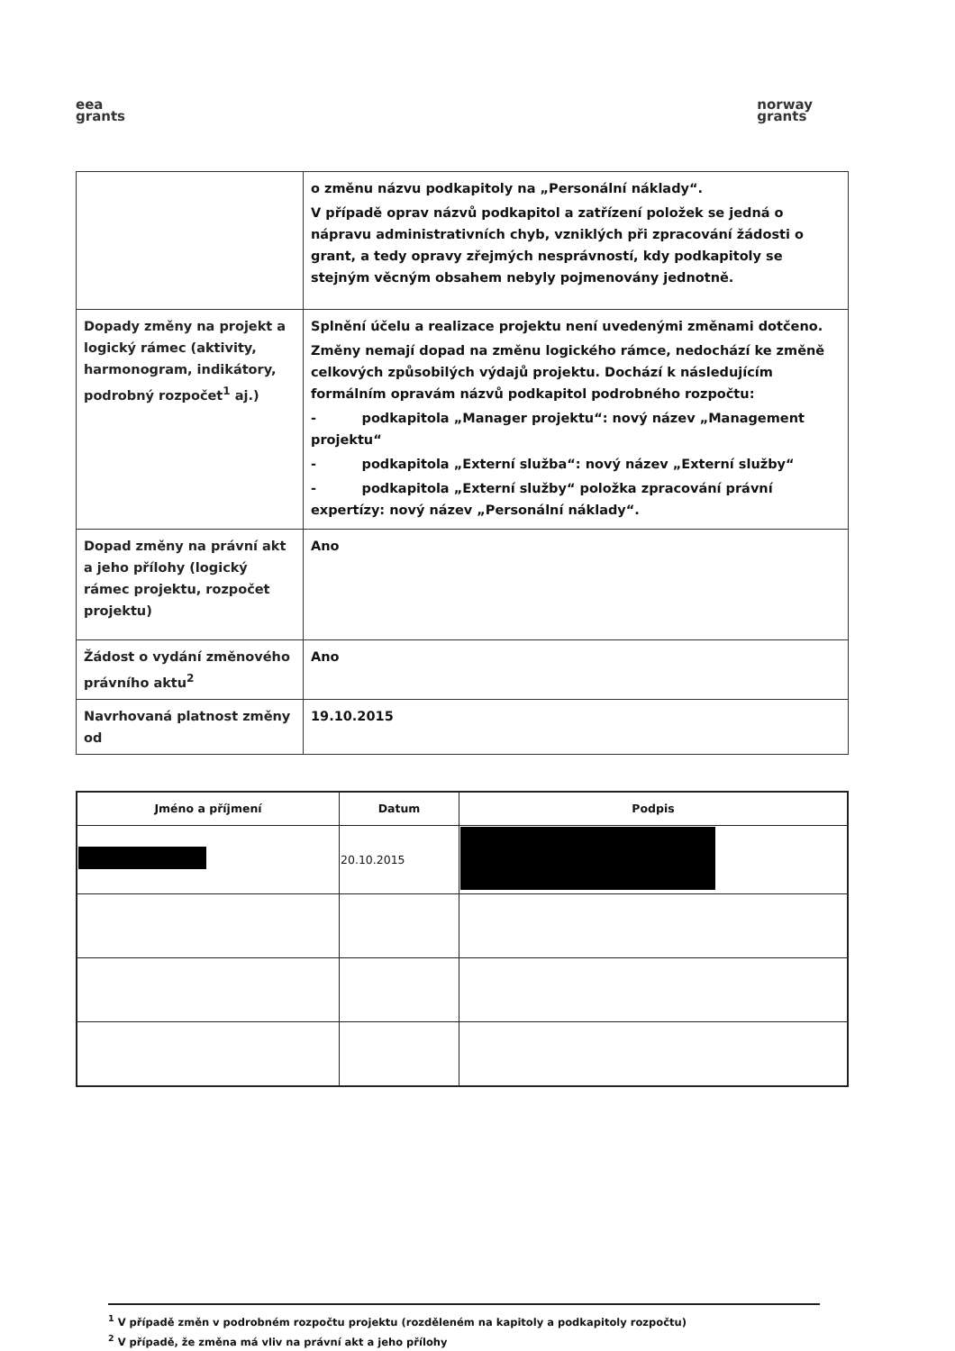eea
grants
norway
grants
| | o změnu názvu podkapitoly na „Personální náklady“. V případě oprav názvů podkapitol a zatřízení položek se jedná o nápravu administrativních chyb, vzniklých při zpracování žádosti o grant, a tedy opravy zřejmých nesprávností, kdy podkapitoly se stejným věcným obsahem nebyly pojmenovány jednotně. |
| Dopady změny na projekt a logický rámec (aktivity, harmonogram, indikátory, podrobný rozpočet<sup>1</sup> aj.) | Splnění účelu a realizace projektu není uvedenými změnami dotčeno. Změny nemají dopad na změnu logického rámce, nedochází ke změně celkových způsobilých výdajů projektu. Dochází k následujícím formálním opravám názvů podkapitol podrobného rozpočtu: - podkapitola „Manager projektu“: nový název „Management projektu“ - podkapitola „Externí služba“: nový název „Externí služby“ - podkapitola „Externí služby“ položka zpracování právní expertízy: nový název „Personální náklady“. |
| Dopad změny na právní akt a jeho přílohy (logický rámec projektu, rozpočet projektu) | Ano |
| Žádost o vydání změnového právního aktu<sup>2</sup> | Ano |
| Navrhovaná platnost změny od | 19.10.2015 |
| Jméno a příjmení | Datum | Podpis |
| --- | --- | --- |
| | 20.10.2015 | |
<sup>1</sup> V případě změn v podrobném rozpočtu projektu (rozděleném na kapitoly a podkapitoly rozpočtu)
<sup>2</sup> V případě, že změna má vliv na právní akt a jeho přílohy